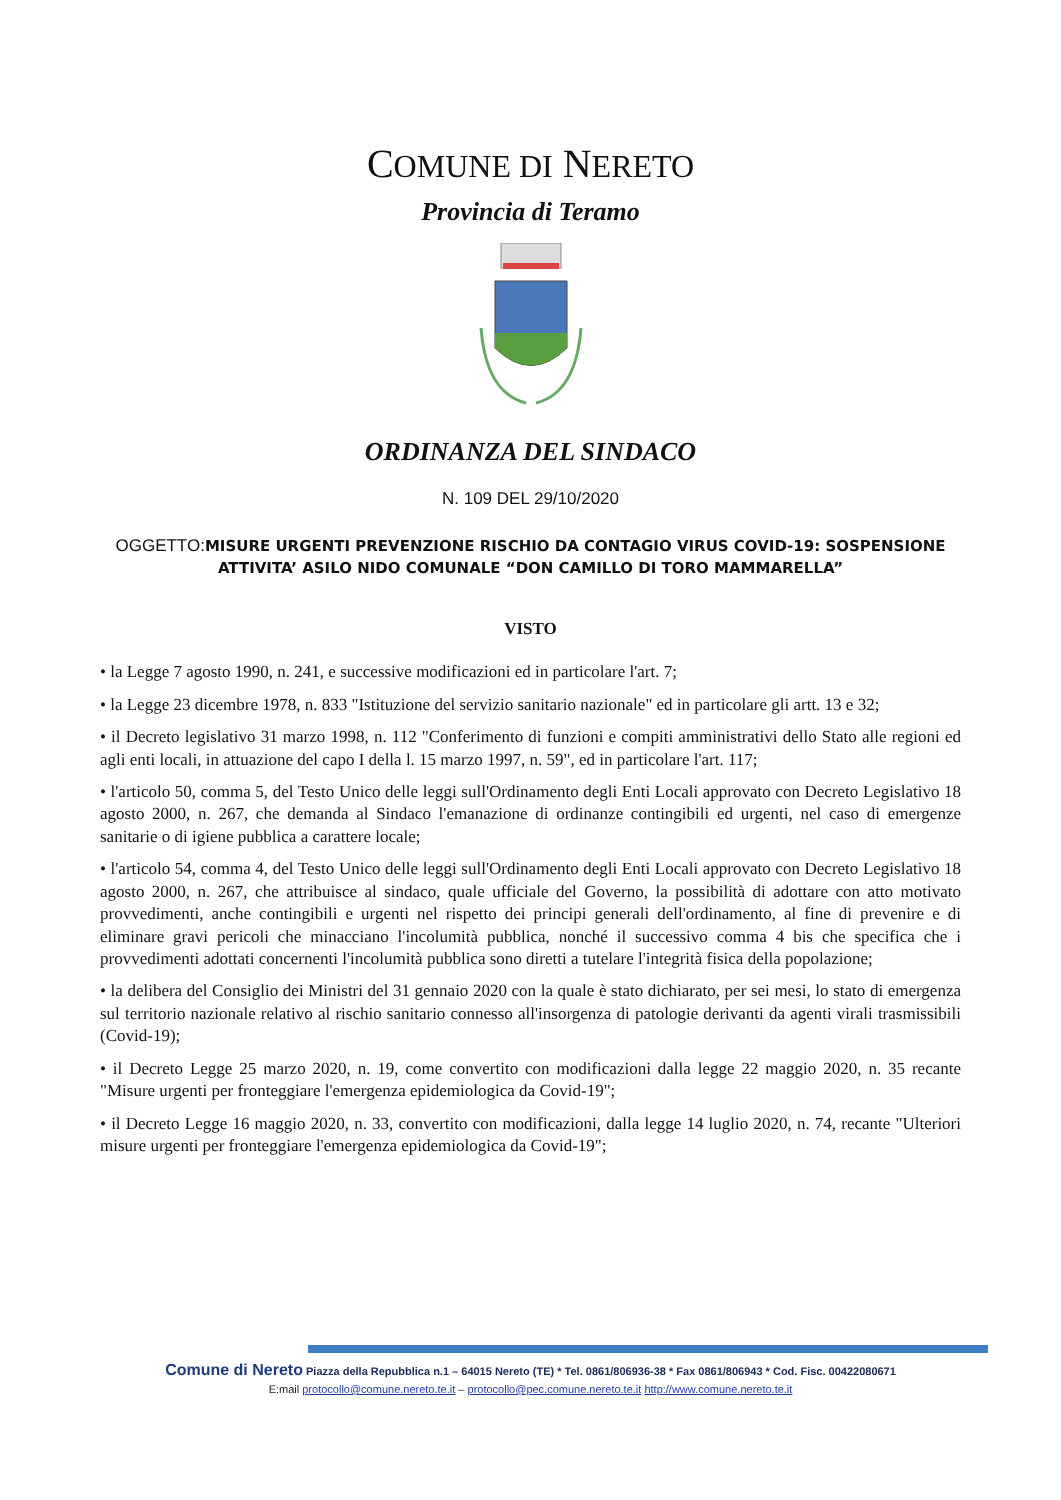COMUNE DI NERETO
Provincia di Teramo
ORDINANZA DEL SINDACO
N. 109 DEL 29/10/2020
OGGETTO:MISURE URGENTI PREVENZIONE RISCHIO DA CONTAGIO VIRUS COVID-19: SOSPENSIONE ATTIVITA’ ASILO NIDO COMUNALE “DON CAMILLO DI TORO MAMMARELLA”
VISTO
• la Legge 7 agosto 1990, n. 241, e successive modificazioni ed in particolare l'art. 7;
• la Legge 23 dicembre 1978, n. 833 "Istituzione del servizio sanitario nazionale" ed in particolare gli artt. 13 e 32;
• il Decreto legislativo 31 marzo 1998, n. 112 "Conferimento di funzioni e compiti amministrativi dello Stato alle regioni ed agli enti locali, in attuazione del capo I della l. 15 marzo 1997, n. 59", ed in particolare l'art. 117;
• l'articolo 50, comma 5, del Testo Unico delle leggi sull'Ordinamento degli Enti Locali approvato con Decreto Legislativo 18 agosto 2000, n. 267, che demanda al Sindaco l'emanazione di ordinanze contingibili ed urgenti, nel caso di emergenze sanitarie o di igiene pubblica a carattere locale;
• l'articolo 54, comma 4, del Testo Unico delle leggi sull'Ordinamento degli Enti Locali approvato con Decreto Legislativo 18 agosto 2000, n. 267, che attribuisce al sindaco, quale ufficiale del Governo, la possibilità di adottare con atto motivato provvedimenti, anche contingibili e urgenti nel rispetto dei principi generali dell'ordinamento, al fine di prevenire e di eliminare gravi pericoli che minacciano l'incolumità pubblica, nonché il successivo comma 4 bis che specifica che i provvedimenti adottati concernenti l'incolumità pubblica sono diretti a tutelare l'integrità fisica della popolazione;
• la delibera del Consiglio dei Ministri del 31 gennaio 2020 con la quale è stato dichiarato, per sei mesi, lo stato di emergenza sul territorio nazionale relativo al rischio sanitario connesso all'insorgenza di patologie derivanti da agenti virali trasmissibili (Covid-19);
• il Decreto Legge 25 marzo 2020, n. 19, come convertito con modificazioni dalla legge 22 maggio 2020, n. 35 recante "Misure urgenti per fronteggiare l'emergenza epidemiologica da Covid-19";
• il Decreto Legge 16 maggio 2020, n. 33, convertito con modificazioni, dalla legge 14 luglio 2020, n. 74, recante "Ulteriori misure urgenti per fronteggiare l'emergenza epidemiologica da Covid-19";
Comune di Nereto Piazza della Repubblica n.1 – 64015 Nereto (TE) * Tel. 0861/806936-38 * Fax 0861/806943 * Cod. Fisc. 00422080671
E:mail protocollo@comune.nereto.te.it – protocollo@pec.comune.nereto.te.it http://www.comune.nereto.te.it